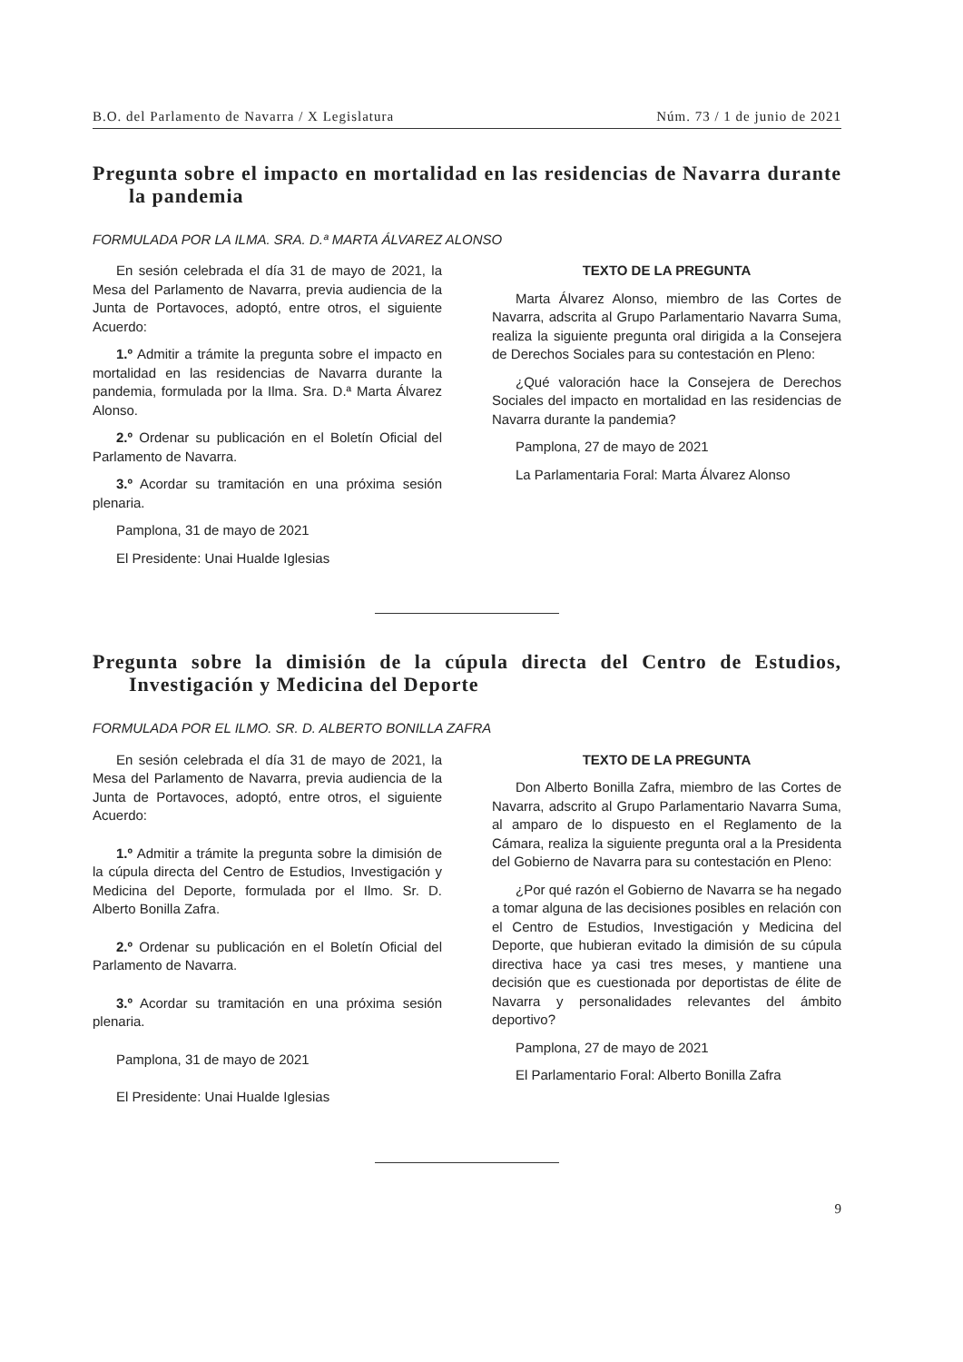B.O. del Parlamento de Navarra / X Legislatura Núm. 73 / 1 de junio de 2021
Pregunta sobre el impacto en mortalidad en las residencias de Navarra durante la pandemia
FORMULADA POR LA ILMA. SRA. D.ª MARTA ÁLVAREZ ALONSO
En sesión celebrada el día 31 de mayo de 2021, la Mesa del Parlamento de Navarra, previa audiencia de la Junta de Portavoces, adoptó, entre otros, el siguiente Acuerdo:
1.º Admitir a trámite la pregunta sobre el impacto en mortalidad en las residencias de Navarra durante la pandemia, formulada por la Ilma. Sra. D.ª Marta Álvarez Alonso.
2.º Ordenar su publicación en el Boletín Oficial del Parlamento de Navarra.
3.º Acordar su tramitación en una próxima sesión plenaria.
Pamplona, 31 de mayo de 2021
El Presidente: Unai Hualde Iglesias
TEXTO DE LA PREGUNTA
Marta Álvarez Alonso, miembro de las Cortes de Navarra, adscrita al Grupo Parlamentario Navarra Suma, realiza la siguiente pregunta oral dirigida a la Consejera de Derechos Sociales para su contestación en Pleno:
¿Qué valoración hace la Consejera de Derechos Sociales del impacto en mortalidad en las residencias de Navarra durante la pandemia?
Pamplona, 27 de mayo de 2021
La Parlamentaria Foral: Marta Álvarez Alonso
Pregunta sobre la dimisión de la cúpula directa del Centro de Estudios, Investigación y Medicina del Deporte
FORMULADA POR EL ILMO. SR. D. ALBERTO BONILLA ZAFRA
En sesión celebrada el día 31 de mayo de 2021, la Mesa del Parlamento de Navarra, previa audiencia de la Junta de Portavoces, adoptó, entre otros, el siguiente Acuerdo:
1.º Admitir a trámite la pregunta sobre la dimisión de la cúpula directa del Centro de Estudios, Investigación y Medicina del Deporte, formulada por el Ilmo. Sr. D. Alberto Bonilla Zafra.
2.º Ordenar su publicación en el Boletín Oficial del Parlamento de Navarra.
3.º Acordar su tramitación en una próxima sesión plenaria.
Pamplona, 31 de mayo de 2021
El Presidente: Unai Hualde Iglesias
TEXTO DE LA PREGUNTA
Don Alberto Bonilla Zafra, miembro de las Cortes de Navarra, adscrito al Grupo Parlamentario Navarra Suma, al amparo de lo dispuesto en el Reglamento de la Cámara, realiza la siguiente pregunta oral a la Presidenta del Gobierno de Navarra para su contestación en Pleno:
¿Por qué razón el Gobierno de Navarra se ha negado a tomar alguna de las decisiones posibles en relación con el Centro de Estudios, Investigación y Medicina del Deporte, que hubieran evitado la dimisión de su cúpula directiva hace ya casi tres meses, y mantiene una decisión que es cuestionada por deportistas de élite de Navarra y personalidades relevantes del ámbito deportivo?
Pamplona, 27 de mayo de 2021
El Parlamentario Foral: Alberto Bonilla Zafra
9